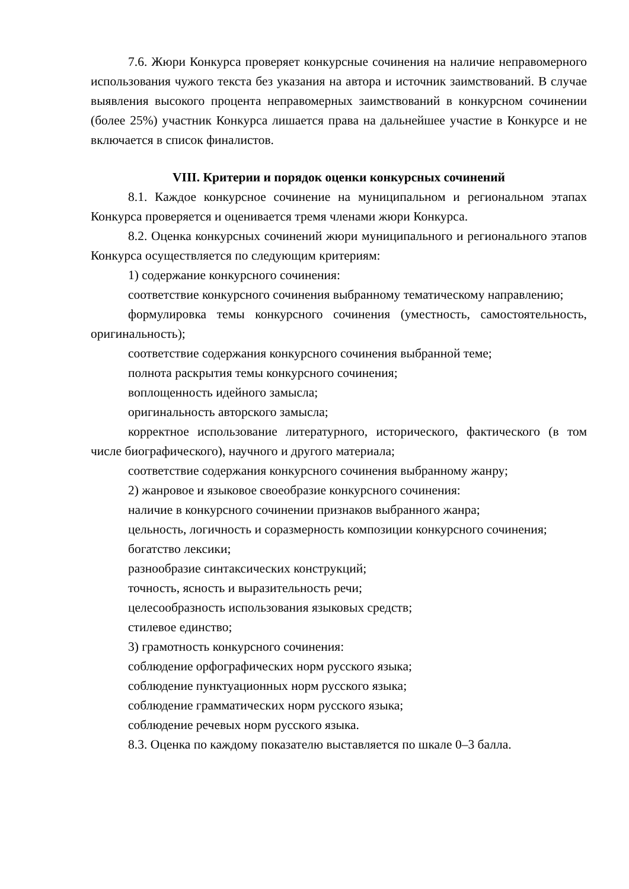7.6. Жюри Конкурса проверяет конкурсные сочинения на наличие неправомерного использования чужого текста без указания на автора и источник заимствований. В случае выявления высокого процента неправомерных заимствований в конкурсном сочинении (более 25%) участник Конкурса лишается права на дальнейшее участие в Конкурсе и не включается в список финалистов.
VIII. Критерии и порядок оценки конкурсных сочинений
8.1. Каждое конкурсное сочинение на муниципальном и региональном этапах Конкурса проверяется и оценивается тремя членами жюри Конкурса.
8.2. Оценка конкурсных сочинений жюри муниципального и регионального этапов Конкурса осуществляется по следующим критериям:
1) содержание конкурсного сочинения:
соответствие конкурсного сочинения выбранному тематическому направлению;
формулировка темы конкурсного сочинения (уместность, самостоятельность, оригинальность);
соответствие содержания конкурсного сочинения выбранной теме;
полнота раскрытия темы конкурсного сочинения;
воплощенность идейного замысла;
оригинальность авторского замысла;
корректное использование литературного, исторического, фактического (в том числе биографического), научного и другого материала;
соответствие содержания конкурсного сочинения выбранному жанру;
2) жанровое и языковое своеобразие конкурсного сочинения:
наличие в конкурсного сочинении признаков выбранного жанра;
цельность, логичность и соразмерность композиции конкурсного сочинения;
богатство лексики;
разнообразие синтаксических конструкций;
точность, ясность и выразительность речи;
целесообразность использования языковых средств;
стилевое единство;
3) грамотность конкурсного сочинения:
соблюдение орфографических норм русского языка;
соблюдение пунктуационных норм русского языка;
соблюдение грамматических норм русского языка;
соблюдение речевых норм русского языка.
8.3. Оценка по каждому показателю выставляется по шкале 0–3 балла.